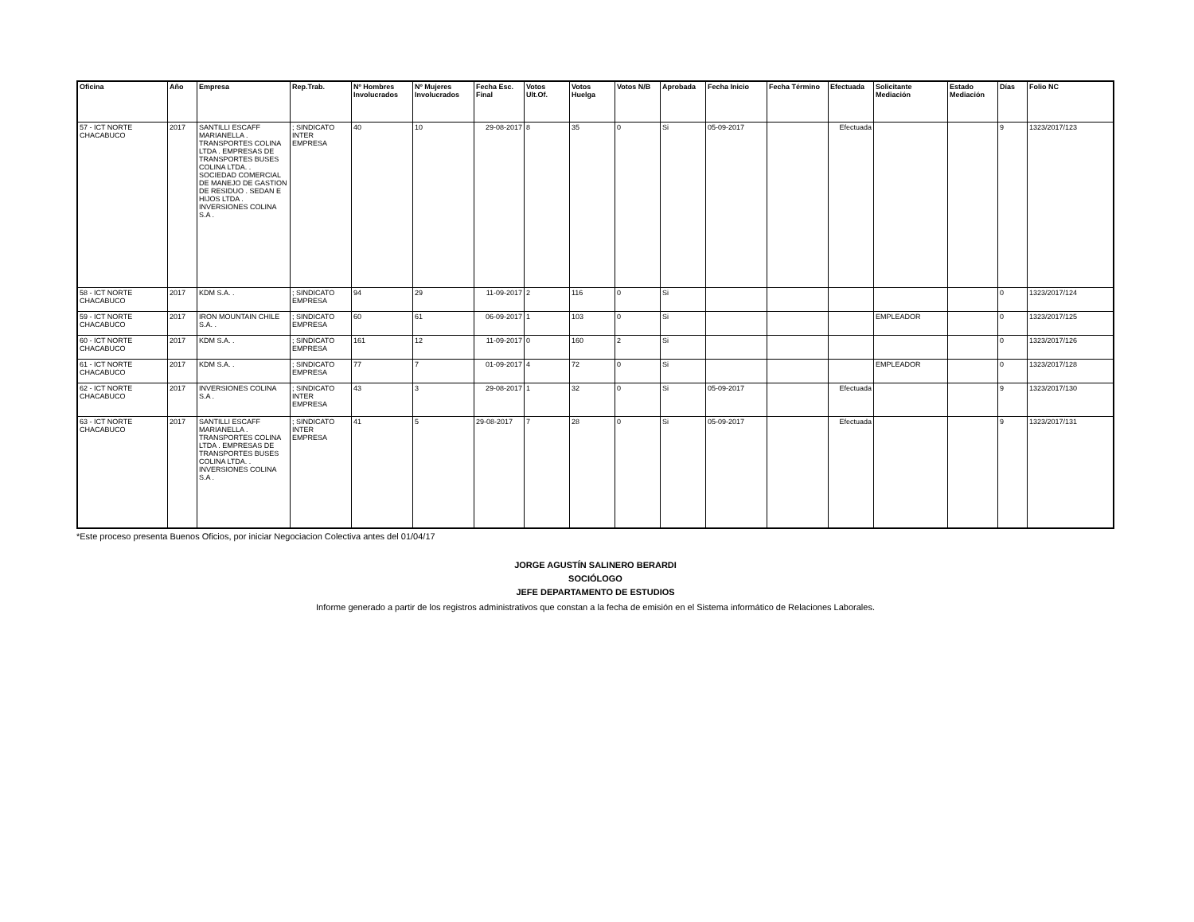| Oficina | Año | Empresa | Rep.Trab. | Nº Hombres Involucrados | Nº Mujeres Involucrados | Fecha Esc. Final | Votos Ult.Of. | Votos Huelga | Votos N/B | Aprobada | Fecha Inicio | Fecha Término | Efectuada | Solicitante Mediación | Estado Mediación | Días | Folio NC |
| --- | --- | --- | --- | --- | --- | --- | --- | --- | --- | --- | --- | --- | --- | --- | --- | --- | --- |
| 57 - ICT NORTE CHACABUCO | 2017 | SANTILLI ESCAFF MARIANELLA . TRANSPORTES COLINA LTDA . EMPRESAS DE TRANSPORTES BUSES COLINA LTDA. . SOCIEDAD COMERCIAL DE MANEJO DE GASTION DE RESIDUO . SEDAN E HIJOS LTDA . INVERSIONES COLINA S.A . | ; SINDICATO INTER EMPRESA | 40 | 10 | 29-08-2017 | 8 | 35 | 0 | Si | 05-09-2017 | | Efectuada | | | 9 | 1323/2017/123 |
| 58 - ICT NORTE CHACABUCO | 2017 | KDM S.A. . | ; SINDICATO EMPRESA | 94 | 29 | 11-09-2017 | 2 | 116 | 0 | Si | | | | | | 0 | 1323/2017/124 |
| 59 - ICT NORTE CHACABUCO | 2017 | IRON MOUNTAIN CHILE S.A. . | ; SINDICATO EMPRESA | 60 | 61 | 06-09-2017 | 1 | 103 | 0 | Si | | | | EMPLEADOR | | 0 | 1323/2017/125 |
| 60 - ICT NORTE CHACABUCO | 2017 | KDM S.A. . | ; SINDICATO EMPRESA | 161 | 12 | 11-09-2017 | 0 | 160 | 2 | Si | | | | | | 0 | 1323/2017/126 |
| 61 - ICT NORTE CHACABUCO | 2017 | KDM S.A. . | ; SINDICATO EMPRESA | 77 | 7 | 01-09-2017 | 4 | 72 | 0 | Si | | | | EMPLEADOR | | 0 | 1323/2017/128 |
| 62 - ICT NORTE CHACABUCO | 2017 | INVERSIONES COLINA S.A . | ; SINDICATO INTER EMPRESA | 43 | 3 | 29-08-2017 | 1 | 32 | 0 | Si | 05-09-2017 | | Efectuada | | | 9 | 1323/2017/130 |
| 63 - ICT NORTE CHACABUCO | 2017 | SANTILLI ESCAFF MARIANELLA . TRANSPORTES COLINA LTDA . EMPRESAS DE TRANSPORTES BUSES COLINA LTDA. . INVERSIONES COLINA S.A . | ; SINDICATO INTER EMPRESA | 41 | 5 | 29-08-2017 | 7 | 28 | 0 | Si | 05-09-2017 | | Efectuada | | | 9 | 1323/2017/131 |
*Este proceso presenta Buenos Oficios, por iniciar Negociacion Colectiva antes del 01/04/17
JORGE AGUSTÍN SALINERO BERARDI
SOCIÓLOGO
JEFE DEPARTAMENTO DE ESTUDIOS
Informe generado a partir de los registros administrativos que constan a la fecha de emisión en el Sistema informático de Relaciones Laborales.